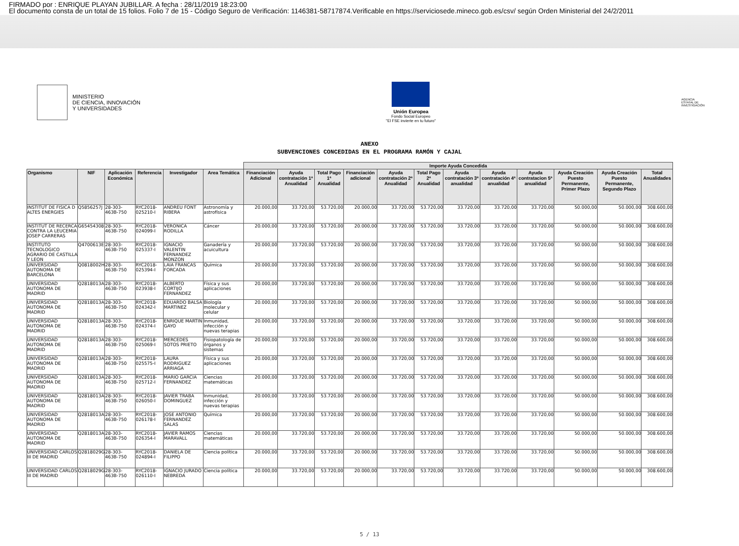FIRMADO por : ENRIQUE PLAYAN JUBILLAR. A fecha : 28/11/2019 18:23:00
El documento consta de un total de 15 folios. Folio 7 de 15 - Código Seguro de Verificación: 1146381-58717874.Verificable en https://serviciosede.mineco.gob.es/csv/ según Orden Ministerial del 24/2/2011
MINISTERIO
DE CIENCIA, INNOVACIÓN
Y UNIVERSIDADES
Unión Europea
Fondo Social Europeo
"El FSE invierte en tu futuro"
AGENCIA
ESTATAL DE
INVESTIGACIÓN
ANEXO
SUBVENCIONES CONCEDIDAS EN EL PROGRAMA RAMÓN Y CAJAL
| | | | | | | Importe Ayuda Concedida | | | | | | | | | | | |
| --- | --- | --- | --- | --- | --- | --- | --- | --- | --- | --- | --- | --- | --- | --- | --- | --- | --- |
| Organismo | NIF | Aplicación Económica | Referencia | Investigador | Area Temática | Financiación Adicional | Ayuda contratación 1ª Anualidad | Total Pago 1ª Anualidad | Financiación adicional | Ayuda contratación 2ª Anualidad | Total Pago 2ª Anualidad | Ayuda contratación 3ª anualidad | Ayuda contratación 4ª anualidad | Ayuda contratacion 5ª anualidad | Ayuda Creación Puesto Permanente, Primer Plazo | Ayuda Creación Puesto Permanente, Segundo Plazo | Total Anualidades |
| INSTITUT DE FISICA D ALTES ENERGIES | Q5856257J | 28-303-463B-750 | RYC2018-025210-I | ANDREU FONT RIBERA | Astronomía y astrofísica | 20.000,00 | 33.720,00 | 53.720,00 | 20.000,00 | 33.720,00 | 53.720,00 | 33.720,00 | 33.720,00 | 33.720,00 | 50.000,00 | 50.000,00 | 308.600,00 |
| INSTITUT DE RECERCA CONTRA LA LEUCEMIA JOSEP CARRERAS | G65454308 | 28-303-463B-750 | RYC2018-024099-I | VERONICA RODILLA | Cáncer | 20.000,00 | 33.720,00 | 53.720,00 | 20.000,00 | 33.720,00 | 53.720,00 | 33.720,00 | 33.720,00 | 33.720,00 | 50.000,00 | 50.000,00 | 308.600,00 |
| INSTITUTO TECNOLOGICO AGRARIO DE CASTILLA Y LEON | Q4700613E | 28-303-463B-750 | RYC2018-025337-I | IGNACIO VALENTIN FERNANDEZ MONZON | Ganadería y acuicultura | 20.000,00 | 33.720,00 | 53.720,00 | 20.000,00 | 33.720,00 | 53.720,00 | 33.720,00 | 33.720,00 | 33.720,00 | 50.000,00 | 50.000,00 | 308.600,00 |
| UNIVERSIDAD AUTONOMA DE BARCELONA | Q0818002H | 28-303-463B-750 | RYC2018-025394-I | LAIA FRANCAS FORCADA | Química | 20.000,00 | 33.720,00 | 53.720,00 | 20.000,00 | 33.720,00 | 53.720,00 | 33.720,00 | 33.720,00 | 33.720,00 | 50.000,00 | 50.000,00 | 308.600,00 |
| UNIVERSIDAD AUTONOMA DE MADRID | Q2818013A | 28-303-463B-750 | RYC2018-023938-I | ALBERTO CORTIJO FERNANDEZ | Física y sus aplicaciones | 20.000,00 | 33.720,00 | 53.720,00 | 20.000,00 | 33.720,00 | 53.720,00 | 33.720,00 | 33.720,00 | 33.720,00 | 50.000,00 | 50.000,00 | 308.600,00 |
| UNIVERSIDAD AUTONOMA DE MADRID | Q2818013A | 28-303-463B-750 | RYC2018-024342-I | EDUARDO BALSA MARTINEZ | Biología molecular y celular | 20.000,00 | 33.720,00 | 53.720,00 | 20.000,00 | 33.720,00 | 53.720,00 | 33.720,00 | 33.720,00 | 33.720,00 | 50.000,00 | 50.000,00 | 308.600,00 |
| UNIVERSIDAD AUTONOMA DE MADRID | Q2818013A | 28-303-463B-750 | RYC2018-024374-I | ENRIQUE MARTIN GAYO | Inmunidad, infección y nuevas terapias | 20.000,00 | 33.720,00 | 53.720,00 | 20.000,00 | 33.720,00 | 53.720,00 | 33.720,00 | 33.720,00 | 33.720,00 | 50.000,00 | 50.000,00 | 308.600,00 |
| UNIVERSIDAD AUTONOMA DE MADRID | Q2818013A | 28-303-463B-750 | RYC2018-025069-I | MERCEDES SOTOS PRIETO | Fisiopatología de órganos y sistemas | 20.000,00 | 33.720,00 | 53.720,00 | 20.000,00 | 33.720,00 | 53.720,00 | 33.720,00 | 33.720,00 | 33.720,00 | 50.000,00 | 50.000,00 | 308.600,00 |
| UNIVERSIDAD AUTONOMA DE MADRID | Q2818013A | 28-303-463B-750 | RYC2018-025575-I | LAURA RODRIGUEZ ARRIAGA | Física y sus aplicaciones | 20.000,00 | 33.720,00 | 53.720,00 | 20.000,00 | 33.720,00 | 53.720,00 | 33.720,00 | 33.720,00 | 33.720,00 | 50.000,00 | 50.000,00 | 308.600,00 |
| UNIVERSIDAD AUTONOMA DE MADRID | Q2818013A | 28-303-463B-750 | RYC2018-025712-I | MARIO GARCIA FERNANDEZ | Ciencias matemáticas | 20.000,00 | 33.720,00 | 53.720,00 | 20.000,00 | 33.720,00 | 53.720,00 | 33.720,00 | 33.720,00 | 33.720,00 | 50.000,00 | 50.000,00 | 308.600,00 |
| UNIVERSIDAD AUTONOMA DE MADRID | Q2818013A | 28-303-463B-750 | RYC2018-026050-I | JAVIER TRABA DOMINGUEZ | Inmunidad, infección y nuevas terapias | 20.000,00 | 33.720,00 | 53.720,00 | 20.000,00 | 33.720,00 | 53.720,00 | 33.720,00 | 33.720,00 | 33.720,00 | 50.000,00 | 50.000,00 | 308.600,00 |
| UNIVERSIDAD AUTONOMA DE MADRID | Q2818013A | 28-303-463B-750 | RYC2018-026178-I | JOSE ANTONIO FERNANDEZ SALAS | Química | 20.000,00 | 33.720,00 | 53.720,00 | 20.000,00 | 33.720,00 | 53.720,00 | 33.720,00 | 33.720,00 | 33.720,00 | 50.000,00 | 50.000,00 | 308.600,00 |
| UNIVERSIDAD AUTONOMA DE MADRID | Q2818013A | 28-303-463B-750 | RYC2018-026354-I | JAVIER RAMOS MARAVALL | Ciencias matemáticas | 20.000,00 | 33.720,00 | 53.720,00 | 20.000,00 | 33.720,00 | 53.720,00 | 33.720,00 | 33.720,00 | 33.720,00 | 50.000,00 | 50.000,00 | 308.600,00 |
| UNIVERSIDAD CARLOS III DE MADRID | Q2818029G | 28-303-463B-750 | RYC2018-024894-I | DANIELA DE FILIPPO | Ciencia política | 20.000,00 | 33.720,00 | 53.720,00 | 20.000,00 | 33.720,00 | 53.720,00 | 33.720,00 | 33.720,00 | 33.720,00 | 50.000,00 | 50.000,00 | 308.600,00 |
| UNIVERSIDAD CARLOS III DE MADRID | Q2818029G | 28-303-463B-750 | RYC2018-026110-I | IGNACIO JURADO NEBREDA | Ciencia política | 20.000,00 | 33.720,00 | 53.720,00 | 20.000,00 | 33.720,00 | 53.720,00 | 33.720,00 | 33.720,00 | 33.720,00 | 50.000,00 | 50.000,00 | 308.600,00 |
5 / 13